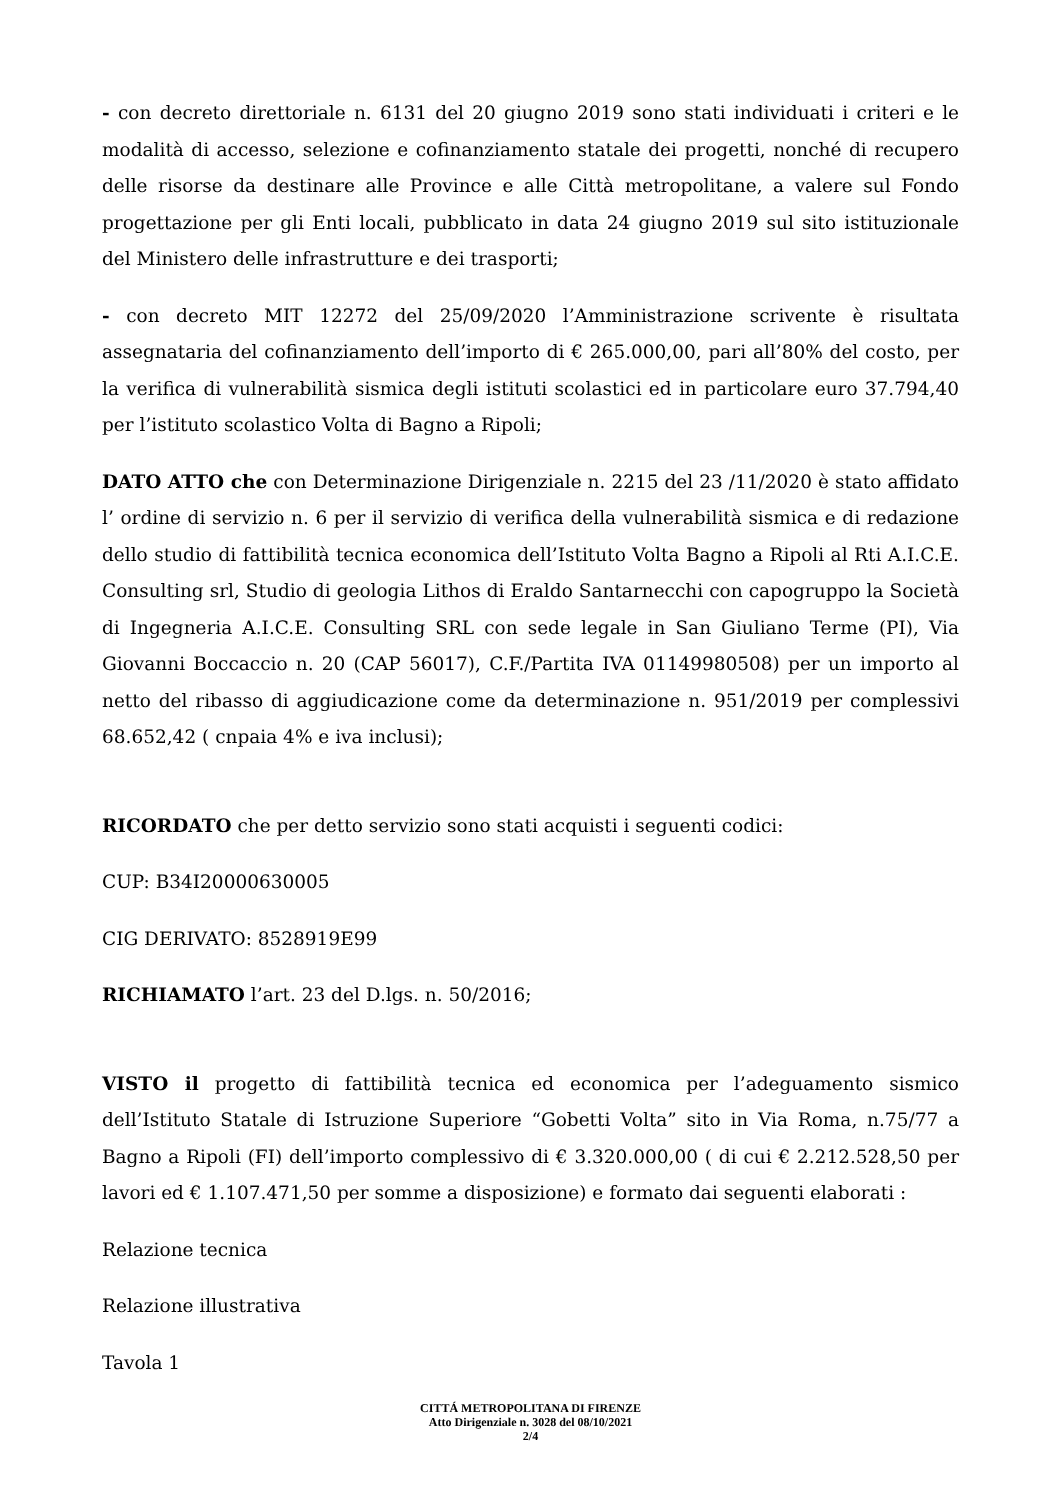- con decreto direttoriale n. 6131 del 20 giugno 2019 sono stati individuati i criteri e le modalità di accesso, selezione e cofinanziamento statale dei progetti, nonché di recupero delle risorse da destinare alle Province e alle Città metropolitane, a valere sul Fondo progettazione per gli Enti locali, pubblicato in data 24 giugno 2019 sul sito istituzionale del Ministero delle infrastrutture e dei trasporti;
- con decreto MIT 12272 del 25/09/2020 l’Amministrazione scrivente è risultata assegnataria del cofinanziamento dell’importo di € 265.000,00, pari all’80% del costo, per la verifica di vulnerabilità sismica degli istituti scolastici ed in particolare euro 37.794,40 per l’istituto scolastico Volta di Bagno a Ripoli;
DATO ATTO che con Determinazione Dirigenziale n. 2215 del 23 /11/2020 è stato affidato l’ ordine di servizio n. 6 per il servizio di verifica della vulnerabilità sismica e di redazione dello studio di fattibilità tecnica economica dell’Istituto Volta Bagno a Ripoli al Rti A.I.C.E. Consulting srl, Studio di geologia Lithos di Eraldo Santarnecchi con capogruppo la Società di Ingegneria A.I.C.E. Consulting SRL con sede legale in San Giuliano Terme (PI), Via Giovanni Boccaccio n. 20 (CAP 56017), C.F./Partita IVA 01149980508) per un importo al netto del ribasso di aggiudicazione come da determinazione n. 951/2019 per complessivi 68.652,42 ( cnpaia 4% e iva inclusi);
RICORDATO che per detto servizio sono stati acquisti i seguenti codici:
CUP: B34I20000630005
CIG DERIVATO: 8528919E99
RICHIAMATO l’art. 23 del D.lgs. n. 50/2016;
VISTO il progetto di fattibilità tecnica ed economica per l’adeguamento sismico dell’Istituto Statale di Istruzione Superiore “Gobetti Volta” sito in Via Roma, n.75/77 a Bagno a Ripoli (FI) dell’importo complessivo di € 3.320.000,00 ( di cui € 2.212.528,50 per lavori ed € 1.107.471,50 per somme a disposizione) e formato dai seguenti elaborati :
Relazione tecnica
Relazione illustrativa
Tavola 1
CITTÁ METROPOLITANA DI FIRENZE
Atto Dirigenziale n. 3028 del 08/10/2021
2/4